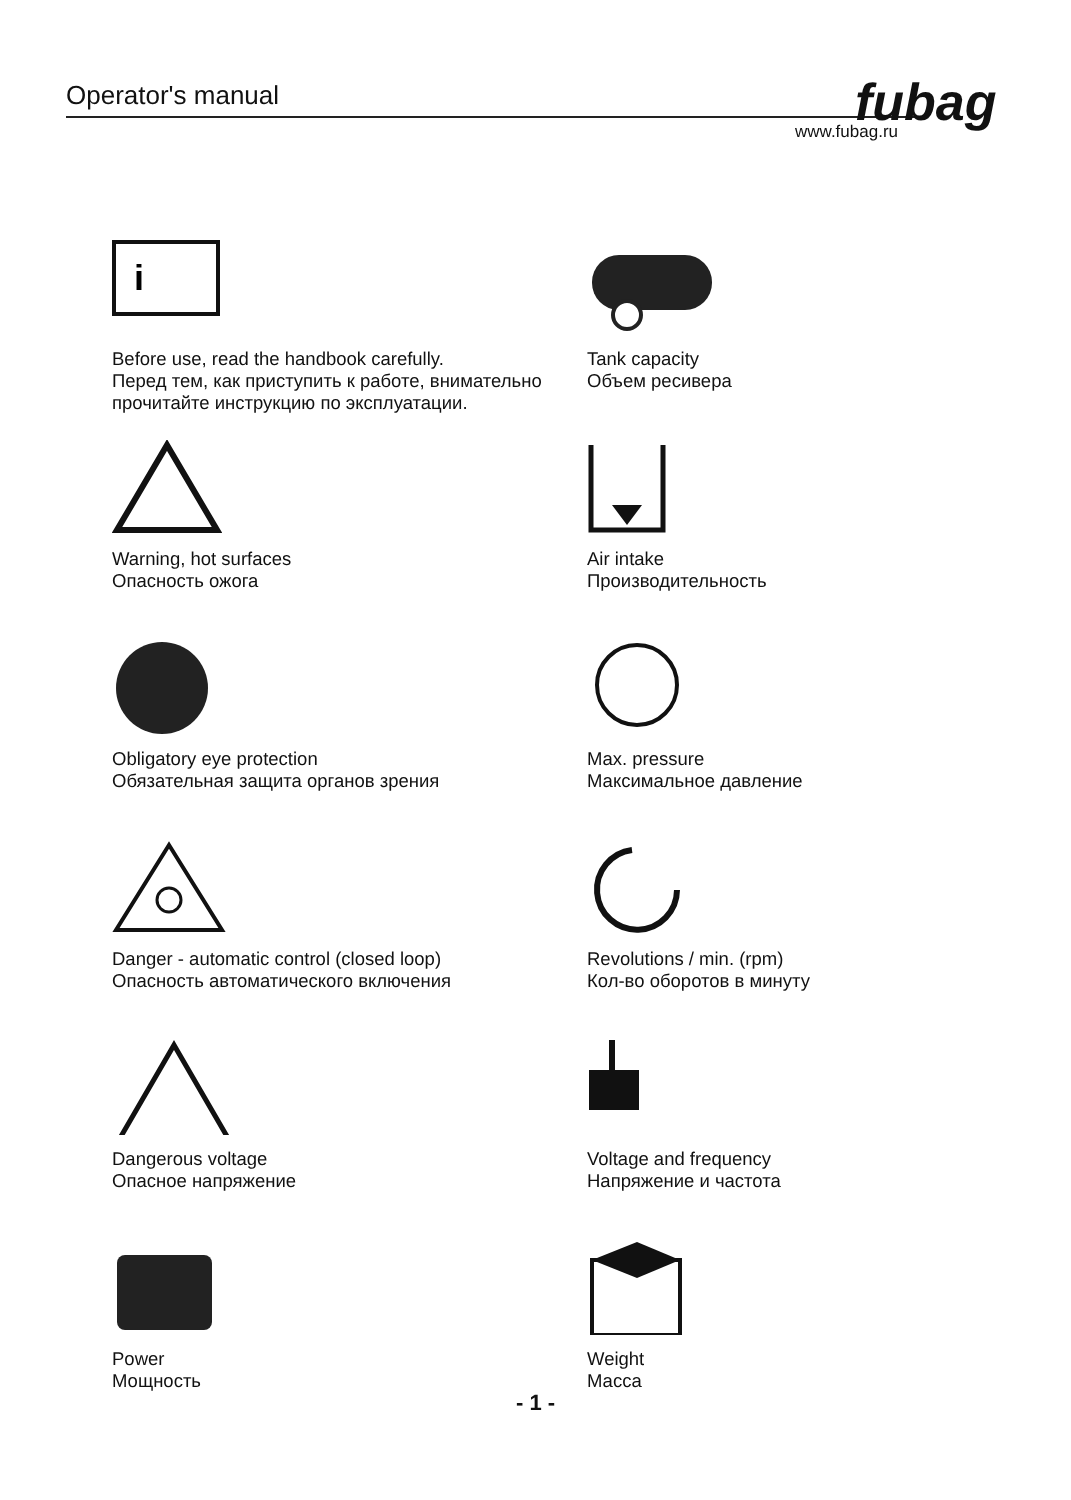Operator's manual fubag
www.fubag.ru
i
Before use, read the handbook carefully.
Перед тем, как приступить к работе, внимательно прочитайте инструкцию по эксплуатации.
Tank capacity
Объем ресивера
Warning, hot surfaces
Опасность ожога
Air intake
Производительность
Obligatory eye protection
Обязательная защита органов зрения
Max. pressure
Максимальное давление
Danger - automatic control (closed loop)
Опасность автоматического включения
Revolutions / min. (rpm)
Кол-во оборотов в минуту
Dangerous voltage
Опасное напряжение
Voltage and frequency
Напряжение и частота
Power
Мощность
Weight
Масса
- 1 -